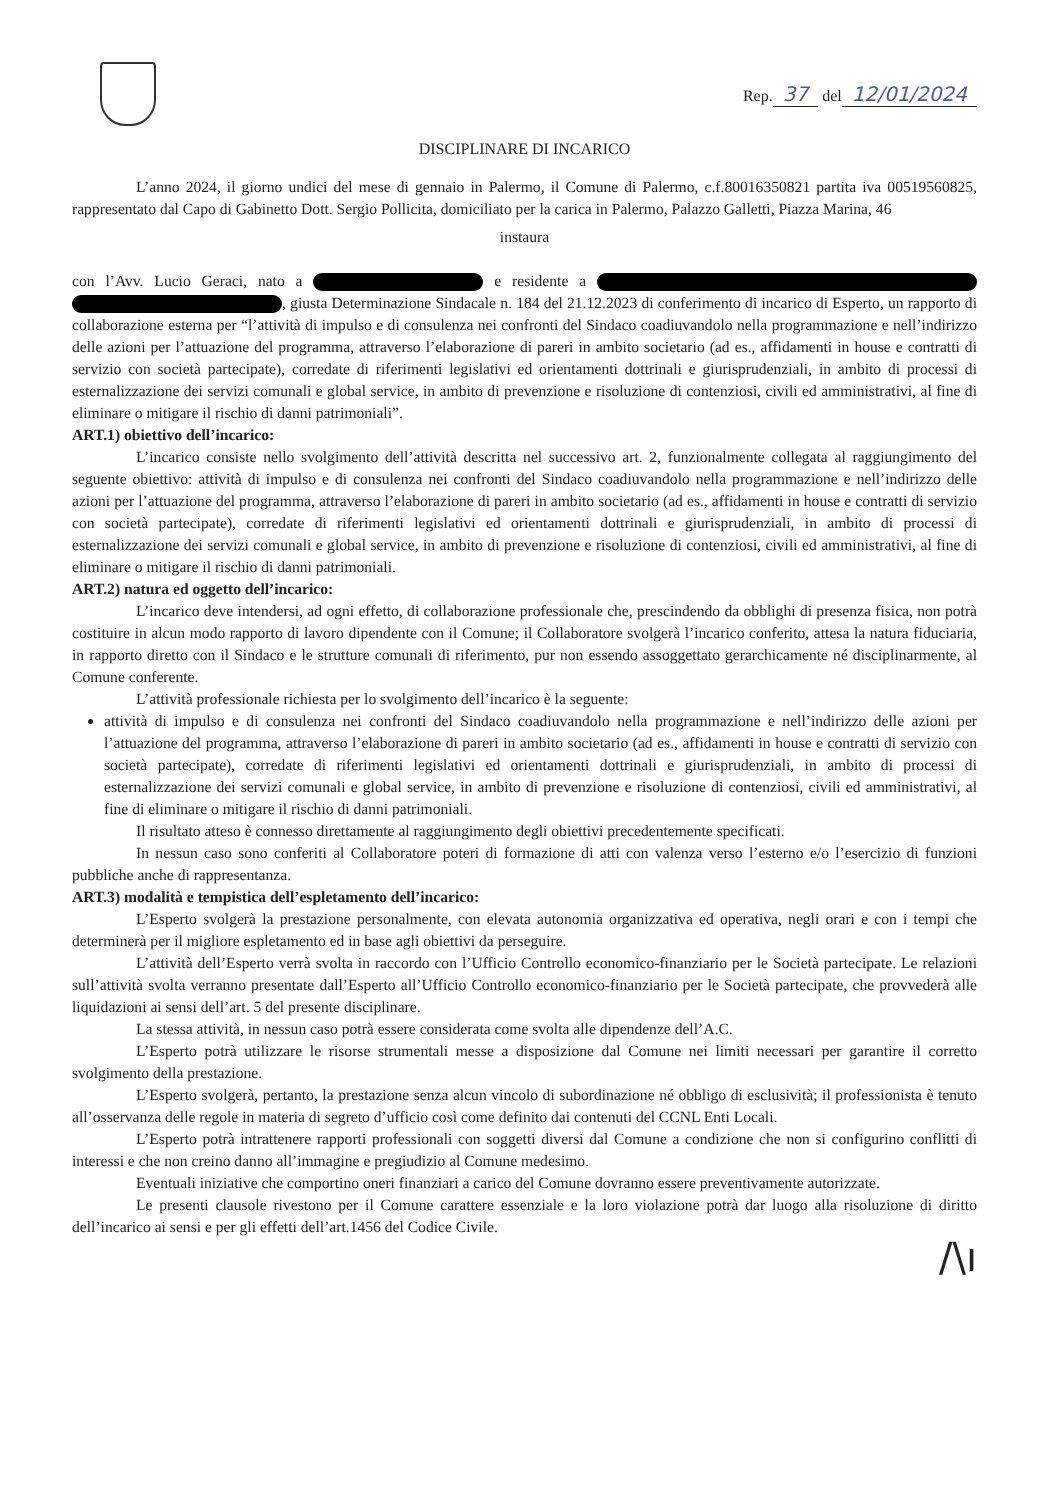Rep. 37 del 12/01/2024
DISCIPLINARE DI INCARICO
L’anno 2024, il giorno undici del mese di gennaio in Palermo, il Comune di Palermo, c.f.80016350821 partita iva 00519560825, rappresentato dal Capo di Gabinetto Dott. Sergio Pollicita, domiciliato per la carica in Palermo, Palazzo Galletti, Piazza Marina, 46
instaura
con l’Avv. Lucio Geraci, nato a e residente a , giusta Determinazione Sindacale n. 184 del 21.12.2023 di conferimento di incarico di Esperto, un rapporto di collaborazione esterna per “l’attività di impulso e di consulenza nei confronti del Sindaco coadiuvandolo nella programmazione e nell’indirizzo delle azioni per l’attuazione del programma, attraverso l’elaborazione di pareri in ambito societario (ad es., affidamenti in house e contratti di servizio con società partecipate), corredate di riferimenti legislativi ed orientamenti dottrinali e giurisprudenziali, in ambito di processi di esternalizzazione dei servizi comunali e global service, in ambito di prevenzione e risoluzione di contenziosi, civili ed amministrativi, al fine di eliminare o mitigare il rischio di danni patrimoniali”.
ART.1) obiettivo dell’incarico:
L’incarico consiste nello svolgimento dell’attività descritta nel successivo art. 2, funzionalmente collegata al raggiungimento del seguente obiettivo: attività di impulso e di consulenza nei confronti del Sindaco coadiuvandolo nella programmazione e nell’indirizzo delle azioni per l’attuazione del programma, attraverso l’elaborazione di pareri in ambito societario (ad es., affidamenti in house e contratti di servizio con società partecipate), corredate di riferimenti legislativi ed orientamenti dottrinali e giurisprudenziali, in ambito di processi di esternalizzazione dei servizi comunali e global service, in ambito di prevenzione e risoluzione di contenziosi, civili ed amministrativi, al fine di eliminare o mitigare il rischio di danni patrimoniali.
ART.2) natura ed oggetto dell’incarico:
L’incarico deve intendersi, ad ogni effetto, di collaborazione professionale che, prescindendo da obblighi di presenza fisica, non potrà costituire in alcun modo rapporto di lavoro dipendente con il Comune; il Collaboratore svolgerà l’incarico conferito, attesa la natura fiduciaria, in rapporto diretto con il Sindaco e le strutture comunali di riferimento, pur non essendo assoggettato gerarchicamente né disciplinarmente, al Comune conferente.
L’attività professionale richiesta per lo svolgimento dell’incarico è la seguente:
attività di impulso e di consulenza nei confronti del Sindaco coadiuvandolo nella programmazione e nell’indirizzo delle azioni per l’attuazione del programma, attraverso l’elaborazione di pareri in ambito societario (ad es., affidamenti in house e contratti di servizio con società partecipate), corredate di riferimenti legislativi ed orientamenti dottrinali e giurisprudenziali, in ambito di processi di esternalizzazione dei servizi comunali e global service, in ambito di prevenzione e risoluzione di contenziosi, civili ed amministrativi, al fine di eliminare o mitigare il rischio di danni patrimoniali.
Il risultato atteso è connesso direttamente al raggiungimento degli obiettivi precedentemente specificati.
In nessun caso sono conferiti al Collaboratore poteri di formazione di atti con valenza verso l’esterno e/o l’esercizio di funzioni pubbliche anche di rappresentanza.
ART.3) modalità e tempistica dell’espletamento dell’incarico:
L’Esperto svolgerà la prestazione personalmente, con elevata autonomia organizzativa ed operativa, negli orari e con i tempi che determinerà per il migliore espletamento ed in base agli obiettivi da perseguire.
L’attività dell’Esperto verrà svolta in raccordo con l’Ufficio Controllo economico-finanziario per le Società partecipate. Le relazioni sull’attività svolta verranno presentate dall’Esperto all’Ufficio Controllo economico-finanziario per le Società partecipate, che provvederà alle liquidazioni ai sensi dell’art. 5 del presente disciplinare.
La stessa attività, in nessun caso potrà essere considerata come svolta alle dipendenze dell’A.C.
L’Esperto potrà utilizzare le risorse strumentali messe a disposizione dal Comune nei limiti necessari per garantire il corretto svolgimento della prestazione.
L’Esperto svolgerà, pertanto, la prestazione senza alcun vincolo di subordinazione né obbligo di esclusività; il professionista è tenuto all’osservanza delle regole in materia di segreto d’ufficio così come definito dai contenuti del CCNL Enti Locali.
L’Esperto potrà intrattenere rapporti professionali con soggetti diversi dal Comune a condizione che non si configurino conflitti di interessi e che non creino danno all’immagine e pregiudizio al Comune medesimo.
Eventuali iniziative che comportino oneri finanziari a carico del Comune dovranno essere preventivamente autorizzate.
Le presenti clausole rivestono per il Comune carattere essenziale e la loro violazione potrà dar luogo alla risoluzione di diritto dell’incarico ai sensi e per gli effetti dell’art.1456 del Codice Civile.
/\ı